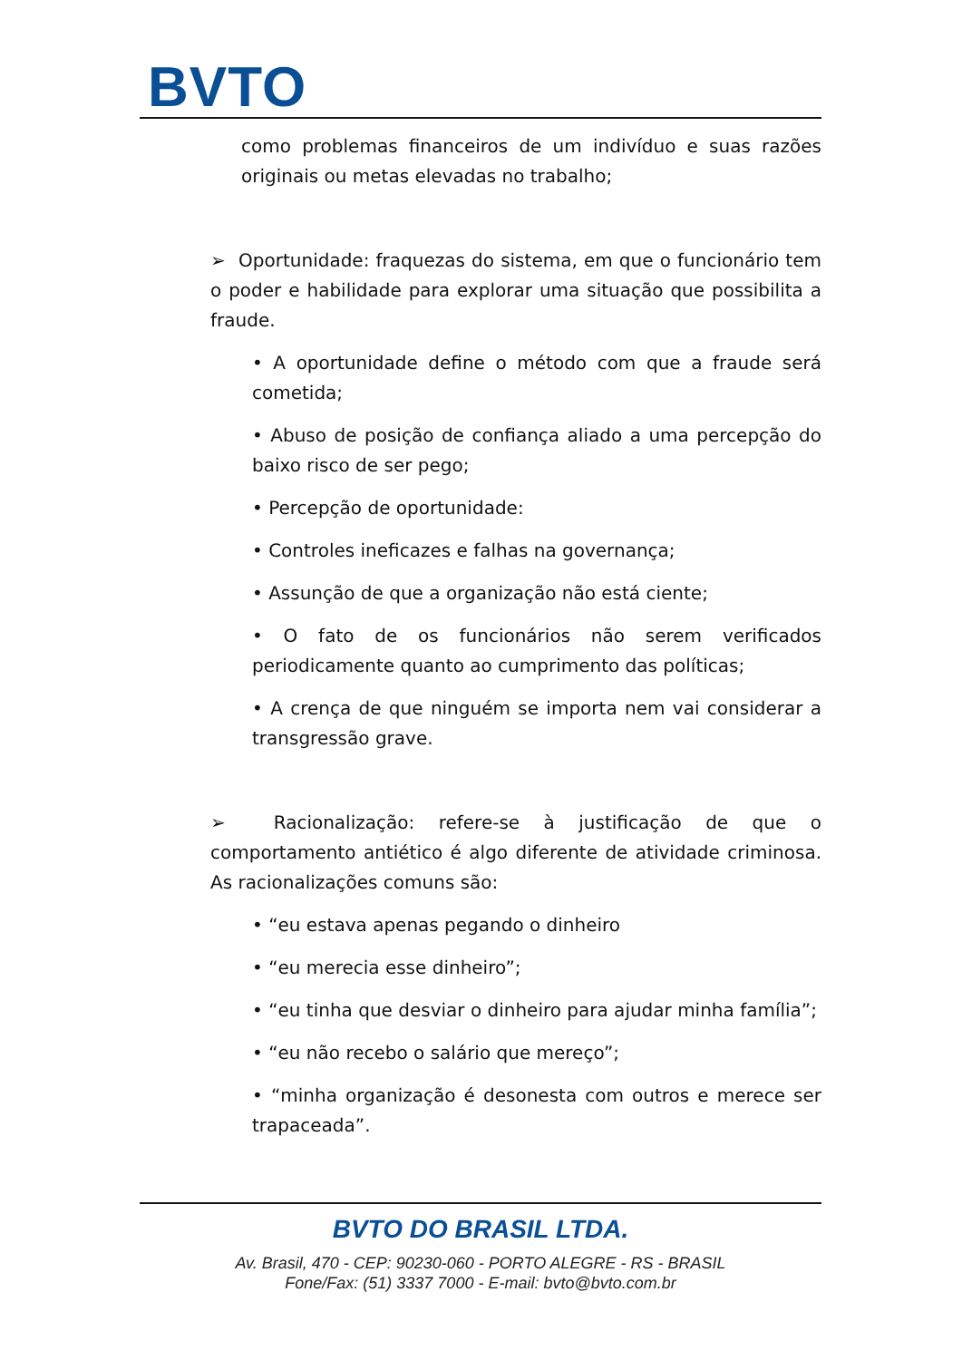BVTO
como problemas financeiros de um indivíduo e suas razões originais ou metas elevadas no trabalho;
➢ Oportunidade: fraquezas do sistema, em que o funcionário tem o poder e habilidade para explorar uma situação que possibilita a fraude.
• A oportunidade define o método com que a fraude será cometida;
• Abuso de posição de confiança aliado a uma percepção do baixo risco de ser pego;
• Percepção de oportunidade:
• Controles ineficazes e falhas na governança;
• Assunção de que a organização não está ciente;
• O fato de os funcionários não serem verificados periodicamente quanto ao cumprimento das políticas;
• A crença de que ninguém se importa nem vai considerar a transgressão grave.
➢ Racionalização: refere-se à justificação de que o comportamento antiético é algo diferente de atividade criminosa. As racionalizações comuns são:
• “eu estava apenas pegando o dinheiro
• “eu merecia esse dinheiro”;
• “eu tinha que desviar o dinheiro para ajudar minha família”;
• “eu não recebo o salário que mereço”;
• “minha organização é desonesta com outros e merece ser trapaceada”.
BVTO DO BRASIL LTDA.
Av. Brasil, 470 - CEP: 90230-060 - PORTO ALEGRE - RS - BRASIL
Fone/Fax: (51) 3337 7000 - E-mail: bvto@bvto.com.br